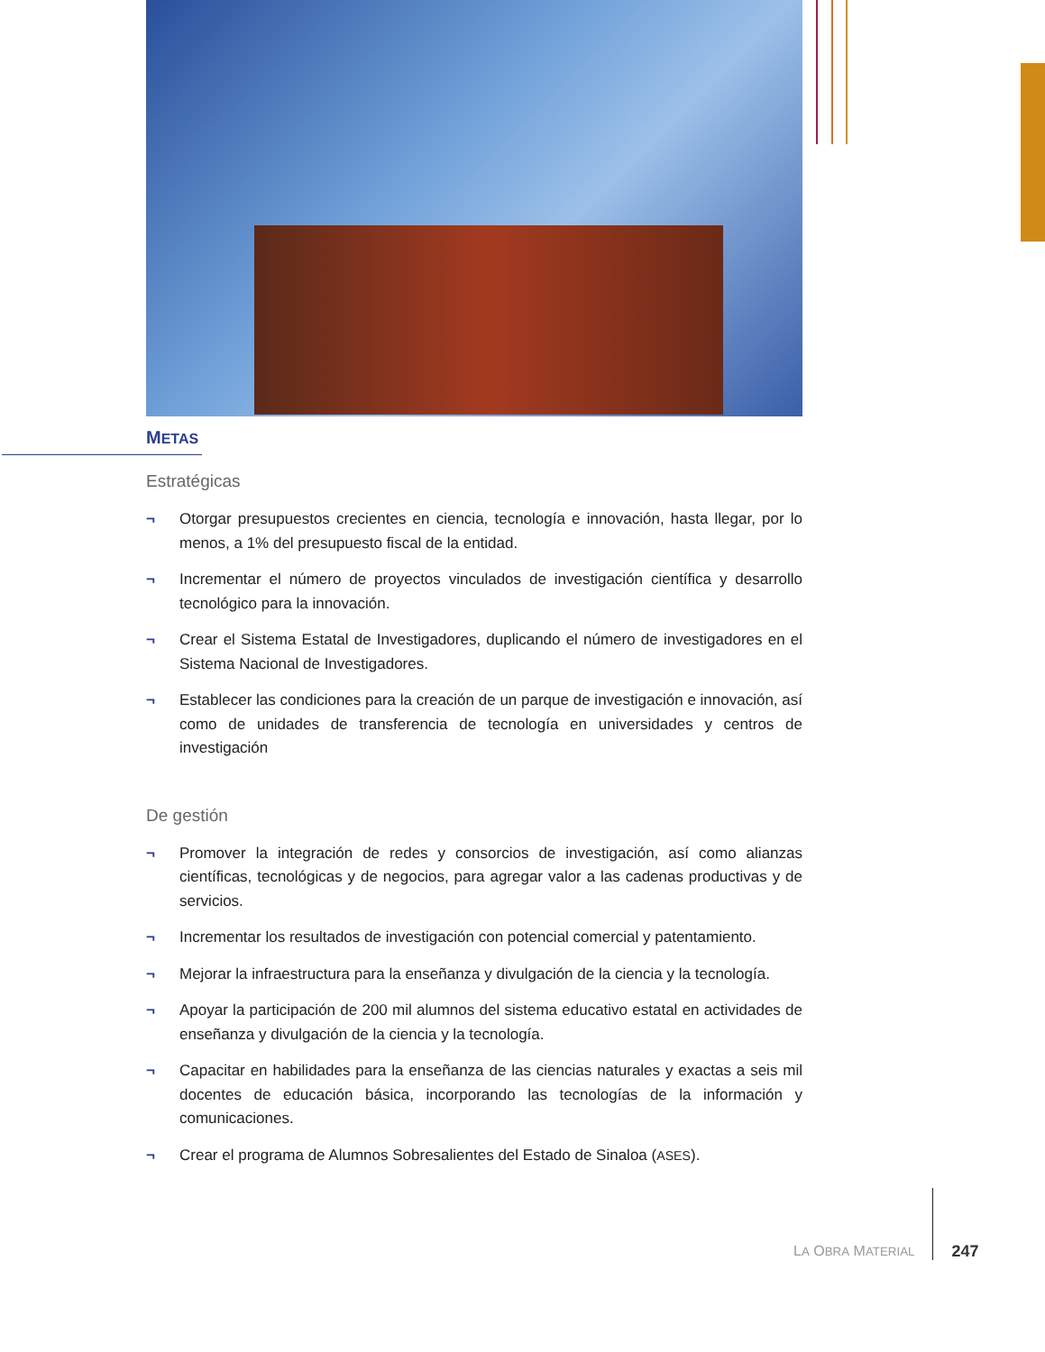METAS
Estratégicas
¬ Otorgar presupuestos crecientes en ciencia, tecnología e innovación, hasta llegar, por lo menos, a 1% del presupuesto fiscal de la entidad.
¬ Incrementar el número de proyectos vinculados de investigación científica y desarrollo tecnológico para la innovación.
¬ Crear el Sistema Estatal de Investigadores, duplicando el número de investigadores en el Sistema Nacional de Investigadores.
¬ Establecer las condiciones para la creación de un parque de investigación e innovación, así como de unidades de transferencia de tecnología en universidades y centros de investigación
De gestión
¬ Promover la integración de redes y consorcios de investigación, así como alianzas científicas, tecnológicas y de negocios, para agregar valor a las cadenas productivas y de servicios.
¬ Incrementar los resultados de investigación con potencial comercial y patentamiento.
¬ Mejorar la infraestructura para la enseñanza y divulgación de la ciencia y la tecnología.
¬ Apoyar la participación de 200 mil alumnos del sistema educativo estatal en actividades de enseñanza y divulgación de la ciencia y la tecnología.
¬ Capacitar en habilidades para la enseñanza de las ciencias naturales y exactas a seis mil docentes de educación básica, incorporando las tecnologías de la información y comunicaciones.
¬ Crear el programa de Alumnos Sobresalientes del Estado de Sinaloa (ASES).
LA OBRA MATERIAL
247